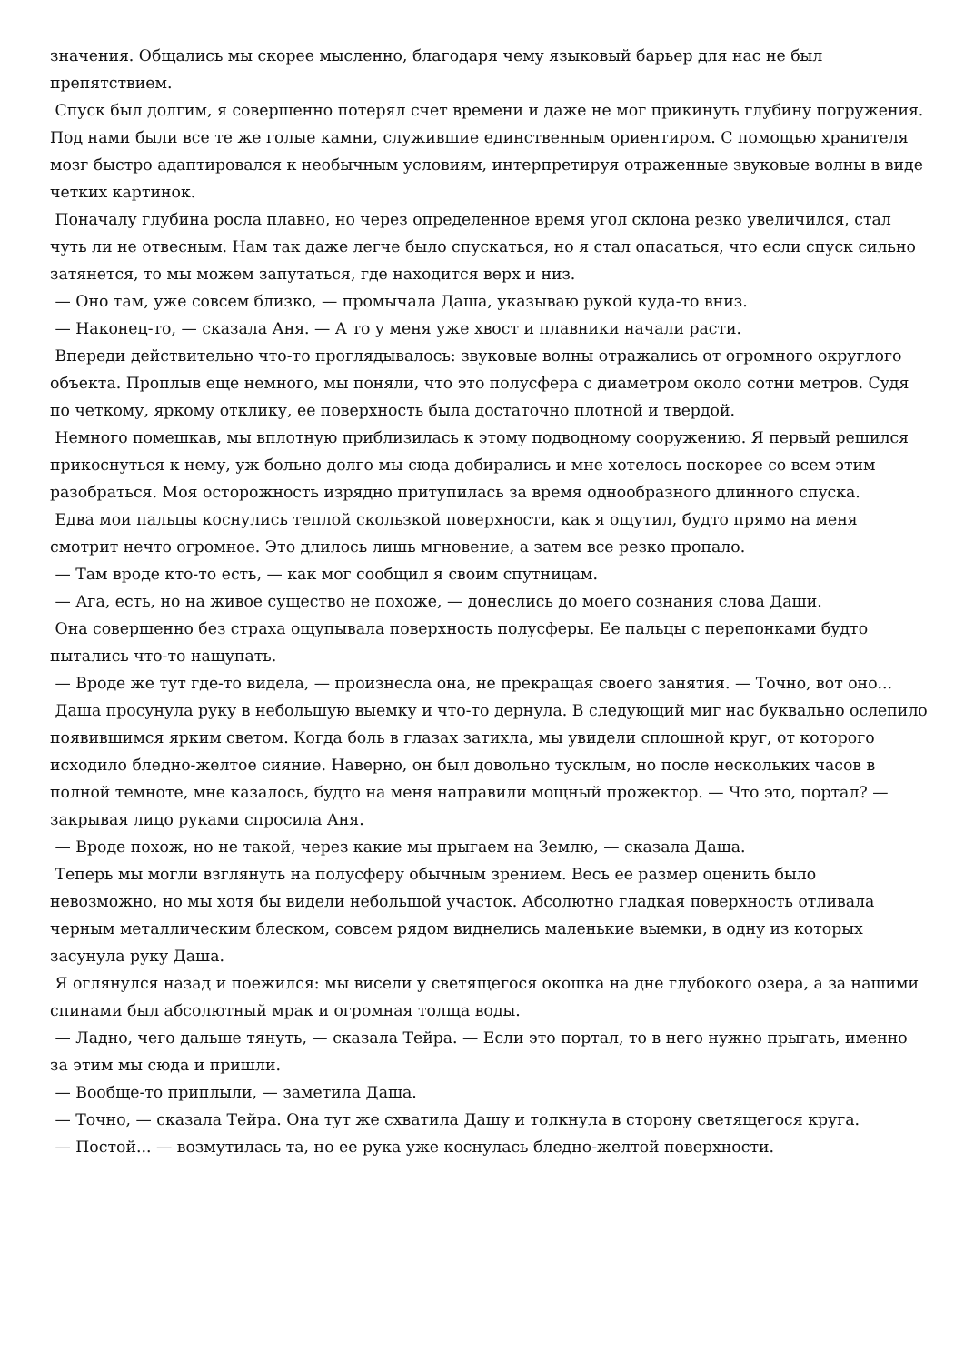значения. Общались мы скорее мысленно, благодаря чему языковый барьер для нас не был препятствием.
Спуск был долгим, я совершенно потерял счет времени и даже не мог прикинуть глубину погружения. Под нами были все те же голые камни, служившие единственным ориентиром. С помощью хранителя мозг быстро адаптировался к необычным условиям, интерпретируя отраженные звуковые волны в виде четких картинок.
Поначалу глубина росла плавно, но через определенное время угол склона резко увеличился, стал чуть ли не отвесным. Нам так даже легче было спускаться, но я стал опасаться, что если спуск сильно затянется, то мы можем запутаться, где находится верх и низ.
— Оно там, уже совсем близко, — промычала Даша, указываю рукой куда-то вниз.
— Наконец-то, — сказала Аня. — А то у меня уже хвост и плавники начали расти.
Впереди действительно что-то проглядывалось: звуковые волны отражались от огромного округлого объекта. Проплыв еще немного, мы поняли, что это полусфера с диаметром около сотни метров. Судя по четкому, яркому отклику, ее поверхность была достаточно плотной и твердой.
Немного помешкав, мы вплотную приблизилась к этому подводному сооружению. Я первый решился прикоснуться к нему, уж больно долго мы сюда добирались и мне хотелось поскорее со всем этим разобраться. Моя осторожность изрядно притупилась за время однообразного длинного спуска.
Едва мои пальцы коснулись теплой скользкой поверхности, как я ощутил, будто прямо на меня смотрит нечто огромное. Это длилось лишь мгновение, а затем все резко пропало.
— Там вроде кто-то есть, — как мог сообщил я своим спутницам.
— Ага, есть, но на живое существо не похоже, — донеслись до моего сознания слова Даши.
Она совершенно без страха ощупывала поверхность полусферы. Ее пальцы с перепонками будто пытались что-то нащупать.
— Вроде же тут где-то видела, — произнесла она, не прекращая своего занятия. — Точно, вот оно...
Даша просунула руку в небольшую выемку и что-то дернула. В следующий миг нас буквально ослепило появившимся ярким светом. Когда боль в глазах затихла, мы увидели сплошной круг, от которого исходило бледно-желтое сияние. Наверно, он был довольно тусклым, но после нескольких часов в полной темноте, мне казалось, будто на меня направили мощный прожектор. — Что это, портал? — закрывая лицо руками спросила Аня.
— Вроде похож, но не такой, через какие мы прыгаем на Землю, — сказала Даша.
Теперь мы могли взглянуть на полусферу обычным зрением. Весь ее размер оценить было невозможно, но мы хотя бы видели небольшой участок. Абсолютно гладкая поверхность отливала черным металлическим блеском, совсем рядом виднелись маленькие выемки, в одну из которых засунула руку Даша.
Я оглянулся назад и поежился: мы висели у светящегося окошка на дне глубокого озера, а за нашими спинами был абсолютный мрак и огромная толща воды.
— Ладно, чего дальше тянуть, — сказала Тейра. — Если это портал, то в него нужно прыгать, именно за этим мы сюда и пришли.
— Вообще-то приплыли, — заметила Даша.
— Точно, — сказала Тейра. Она тут же схватила Дашу и толкнула в сторону светящегося круга.
— Постой... — возмутилась та, но ее рука уже коснулась бледно-желтой поверхности.